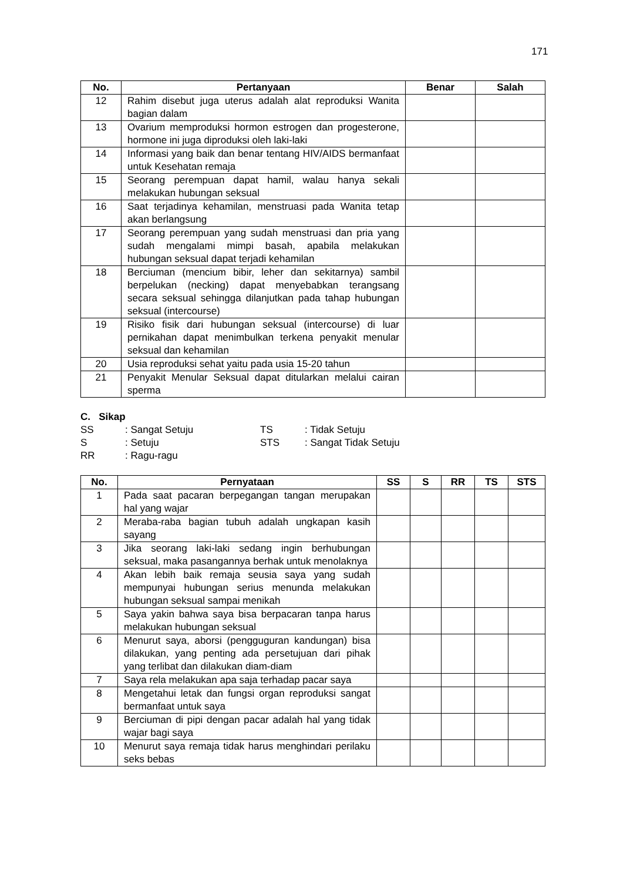171
| No. | Pertanyaan | Benar | Salah |
| --- | --- | --- | --- |
| 12 | Rahim disebut juga uterus adalah alat reproduksi Wanita bagian dalam | | |
| 13 | Ovarium memproduksi hormon estrogen dan progesterone, hormone ini juga diproduksi oleh laki-laki | | |
| 14 | Informasi yang baik dan benar tentang HIV/AIDS bermanfaat untuk Kesehatan remaja | | |
| 15 | Seorang perempuan dapat hamil, walau hanya sekali melakukan hubungan seksual | | |
| 16 | Saat terjadinya kehamilan, menstruasi pada Wanita tetap akan berlangsung | | |
| 17 | Seorang perempuan yang sudah menstruasi dan pria yang sudah mengalami mimpi basah, apabila melakukan hubungan seksual dapat terjadi kehamilan | | |
| 18 | Berciuman (mencium bibir, leher dan sekitarnya) sambil berpelukan (necking) dapat menyebabkan terangsang secara seksual sehingga dilanjutkan pada tahap hubungan seksual (intercourse) | | |
| 19 | Risiko fisik dari hubungan seksual (intercourse) di luar pernikahan dapat menimbulkan terkena penyakit menular seksual dan kehamilan | | |
| 20 | Usia reproduksi sehat yaitu pada usia 15-20 tahun | | |
| 21 | Penyakit Menular Seksual dapat ditularkan melalui cairan sperma | | |
C. Sikap
SS: Sangat Setuju TS: Tidak Setuju
S: Setuju STS: Sangat Tidak Setuju
RR: Ragu-ragu
| No. | Pernyataan | SS | S | RR | TS | STS |
| --- | --- | --- | --- | --- | --- | --- |
| 1 | Pada saat pacaran berpegangan tangan merupakan hal yang wajar | | | | | |
| 2 | Meraba-raba bagian tubuh adalah ungkapan kasih sayang | | | | | |
| 3 | Jika seorang laki-laki sedang ingin berhubungan seksual, maka pasangannya berhak untuk menolaknya | | | | | |
| 4 | Akan lebih baik remaja seusia saya yang sudah mempunyai hubungan serius menunda melakukan hubungan seksual sampai menikah | | | | | |
| 5 | Saya yakin bahwa saya bisa berpacaran tanpa harus melakukan hubungan seksual | | | | | |
| 6 | Menurut saya, aborsi (pengguguran kandungan) bisa dilakukan, yang penting ada persetujuan dari pihak yang terlibat dan dilakukan diam-diam | | | | | |
| 7 | Saya rela melakukan apa saja terhadap pacar saya | | | | | |
| 8 | Mengetahui letak dan fungsi organ reproduksi sangat bermanfaat untuk saya | | | | | |
| 9 | Berciuman di pipi dengan pacar adalah hal yang tidak wajar bagi saya | | | | | |
| 10 | Menurut saya remaja tidak harus menghindari perilaku seks bebas | | | | | |